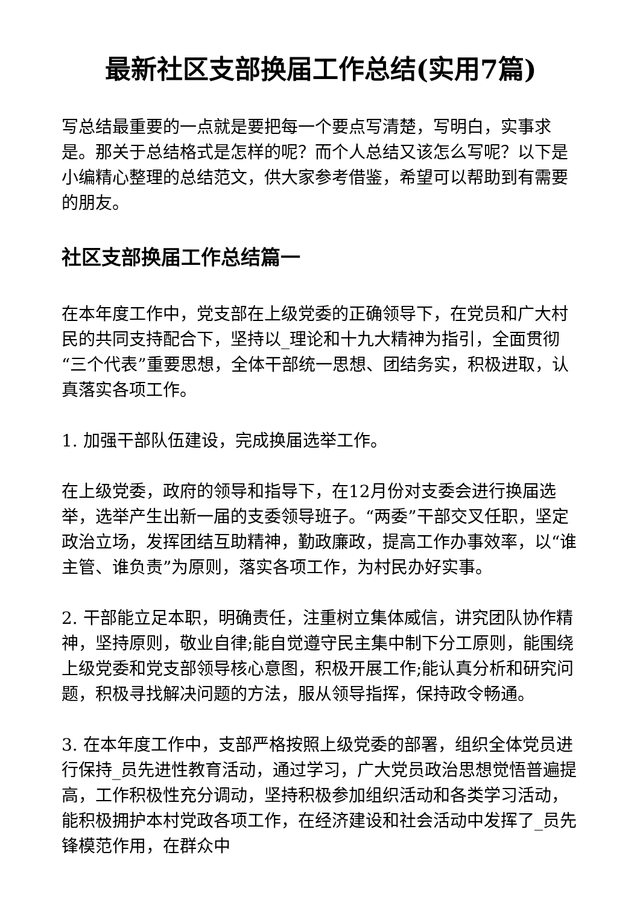最新社区支部换届工作总结(实用7篇)
写总结最重要的一点就是要把每一个要点写清楚，写明白，实事求是。那关于总结格式是怎样的呢？而个人总结又该怎么写呢？以下是小编精心整理的总结范文，供大家参考借鉴，希望可以帮助到有需要的朋友。
社区支部换届工作总结篇一
在本年度工作中，党支部在上级党委的正确领导下，在党员和广大村民的共同支持配合下，坚持以_理论和十九大精神为指引，全面贯彻“三个代表”重要思想，全体干部统一思想、团结务实，积极进取，认真落实各项工作。
1. 加强干部队伍建设，完成换届选举工作。
在上级党委，政府的领导和指导下，在12月份对支委会进行换届选举，选举产生出新一届的支委领导班子。“两委”干部交叉任职，坚定政治立场，发挥团结互助精神，勤政廉政，提高工作办事效率，以“谁主管、谁负责”为原则，落实各项工作，为村民办好实事。
2. 干部能立足本职，明确责任，注重树立集体威信，讲究团队协作精神，坚持原则，敬业自律;能自觉遵守民主集中制下分工原则，能围绕上级党委和党支部领导核心意图，积极开展工作;能认真分析和研究问题，积极寻找解决问题的方法，服从领导指挥，保持政令畅通。
3. 在本年度工作中，支部严格按照上级党委的部署，组织全体党员进行保持_员先进性教育活动，通过学习，广大党员政治思想觉悟普遍提高，工作积极性充分调动，坚持积极参加组织活动和各类学习活动，能积极拥护本村党政各项工作，在经济建设和社会活动中发挥了_员先锋模范作用，在群众中